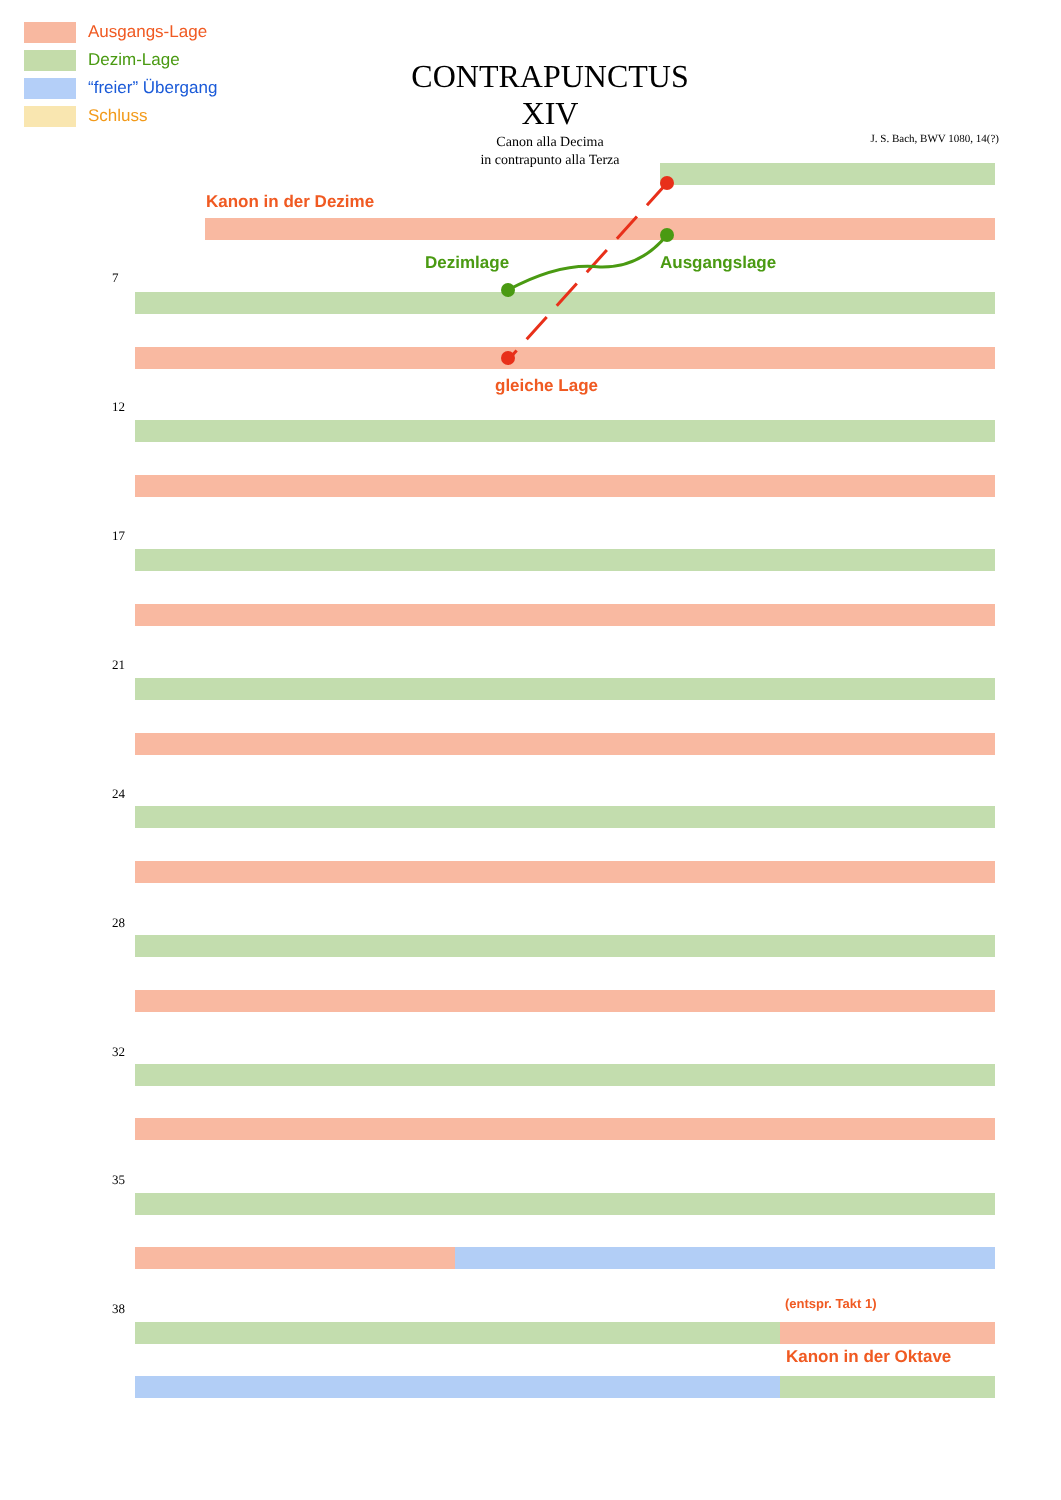Ausgangs-Lage
Dezim-Lage
“freier” Übergang
Schluss
CONTRAPUNCTUS XIV
Canon alla Decima
in contrapunto alla Terza
J. S. Bach, BWV 1080, 14(?)
Kanon in der Dezime
Dezimlage Ausgangslage
gleiche Lage
(entspr. Takt 1)
Kanon in der Oktave
7
12
17
21
24
28
32
35
38